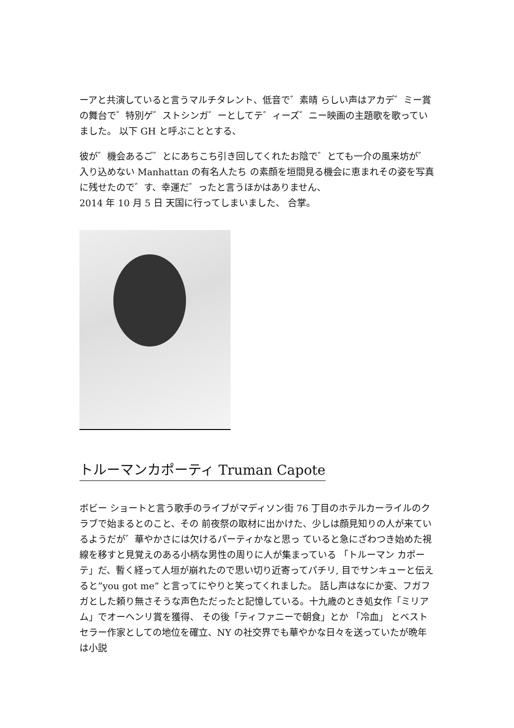ーアと共演していると言うマルチタレント、低音で゛素晴 らしい声はアカデ゛ミー賞の舞台で゛特別ゲ゛ストシンガ゛ーとしてテ゛ィーズ゛ニー映画の主題歌を歌っていました。 以下 GH と呼ぶこととする、
彼が゛機会あるご゛とにあちこち引き回してくれたお陰で゛とても一介の風来坊が゛入り込めない Manhattan の有名人たち の素顔を垣間見る機会に恵まれその姿を写真に残せたので゛す、幸運だ゛ったと言うほかはありません、
2014 年 10 月 5 日 天国に行ってしまいました、 合掌。
トルーマンカポーティ Truman Capote
ボビー ショートと言う歌手のライブがマディソン街 76 丁目のホテルカーライルのクラブで始まるとのこと、その 前夜祭の取材に出かけた、少しは顔見知りの人が来ているようだが゛華やかさには欠けるパーティかなと思っ ていると急にざわつき始めた視線を移すと見覚えのある小柄な男性の周りに人が集まっている 「トルーマン カポーテ」だ、暫く経って人垣が崩れたので思い切り近寄ってパチリ, 目でサンキューと伝えると”you got me” と言ってにやりと笑ってくれました。 話し声はなにか変、フガフガとした頼り無さそうな声色ただったと記憶している。十九歳のとき処女作「ミリアム」でオーヘンリ賞を獲得、 その後「ティファニーで朝食」とか 「冷血」 とベストセラー作家としての地位を確立、NY の社交界でも華やかな日々を送っていたが晩年は小説